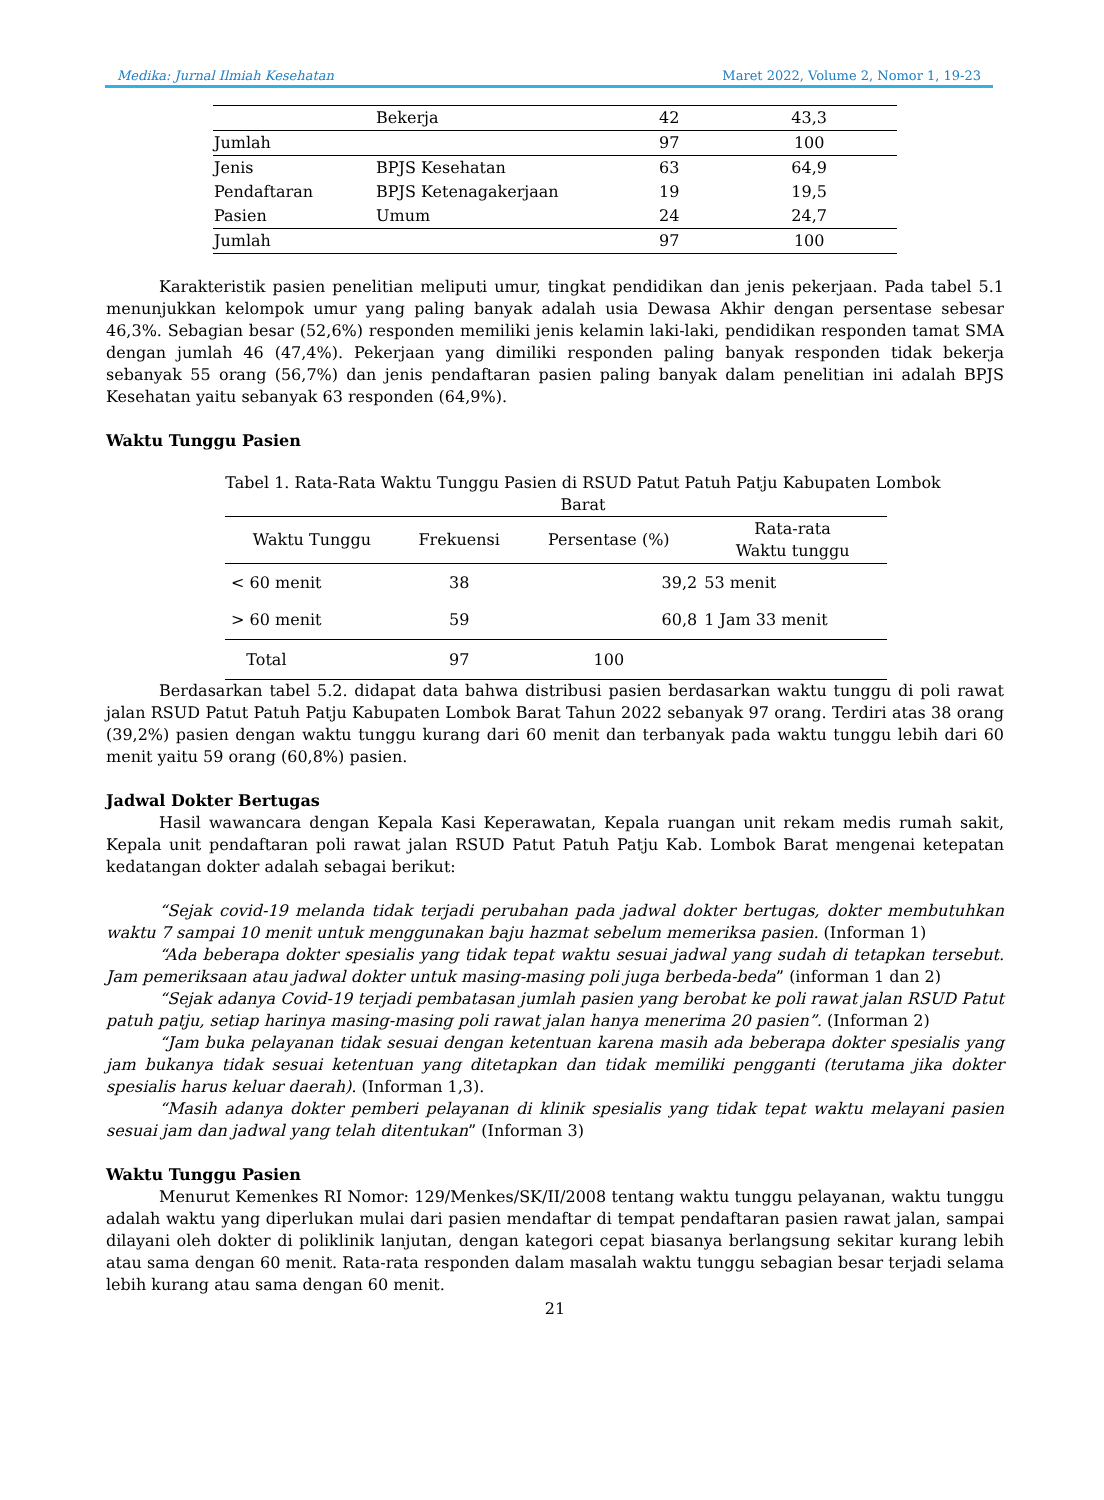Medika: Jurnal Ilmiah Kesehatan Maret 2022, Volume 2, Nomor 1, 19-23
| | Bekerja | 42 | 43,3 |
| Jumlah | | 97 | 100 |
| Jenis | BPJS Kesehatan | 63 | 64,9 |
| Pendaftaran | BPJS Ketenagakerjaan | 19 | 19,5 |
| Pasien | Umum | 24 | 24,7 |
| Jumlah | | 97 | 100 |
Karakteristik pasien penelitian meliputi umur, tingkat pendidikan dan jenis pekerjaan. Pada tabel 5.1 menunjukkan kelompok umur yang paling banyak adalah usia Dewasa Akhir dengan persentase sebesar 46,3%. Sebagian besar (52,6%) responden memiliki jenis kelamin laki-laki, pendidikan responden tamat SMA dengan jumlah 46 (47,4%). Pekerjaan yang dimiliki responden paling banyak responden tidak bekerja sebanyak 55 orang (56,7%) dan jenis pendaftaran pasien paling banyak dalam penelitian ini adalah BPJS Kesehatan yaitu sebanyak 63 responden (64,9%).
Waktu Tunggu Pasien
Tabel 1. Rata-Rata Waktu Tunggu Pasien di RSUD Patut Patuh Patju Kabupaten Lombok Barat
| Waktu Tunggu | Frekuensi | Persentase (%) | Rata-rata Waktu tunggu |
| --- | --- | --- | --- |
| < 60 menit | 38 | 39,2 | 53 menit |
| > 60 menit | 59 | 60,8 | 1 Jam 33 menit |
| Total | 97 | 100 | |
Berdasarkan tabel 5.2. didapat data bahwa distribusi pasien berdasarkan waktu tunggu di poli rawat jalan RSUD Patut Patuh Patju Kabupaten Lombok Barat Tahun 2022 sebanyak 97 orang. Terdiri atas 38 orang (39,2%) pasien dengan waktu tunggu kurang dari 60 menit dan terbanyak pada waktu tunggu lebih dari 60 menit yaitu 59 orang (60,8%) pasien.
Jadwal Dokter Bertugas
Hasil wawancara dengan Kepala Kasi Keperawatan, Kepala ruangan unit rekam medis rumah sakit, Kepala unit pendaftaran poli rawat jalan RSUD Patut Patuh Patju Kab. Lombok Barat mengenai ketepatan kedatangan dokter adalah sebagai berikut:
“Sejak covid-19 melanda tidak terjadi perubahan pada jadwal dokter bertugas, dokter membutuhkan waktu 7 sampai 10 menit untuk menggunakan baju hazmat sebelum memeriksa pasien. (Informan 1)
“Ada beberapa dokter spesialis yang tidak tepat waktu sesuai jadwal yang sudah di tetapkan tersebut. Jam pemeriksaan atau jadwal dokter untuk masing-masing poli juga berbeda-beda” (informan 1 dan 2)
“Sejak adanya Covid-19 terjadi pembatasan jumlah pasien yang berobat ke poli rawat jalan RSUD Patut patuh patju, setiap harinya masing-masing poli rawat jalan hanya menerima 20 pasien”. (Informan 2)
“Jam buka pelayanan tidak sesuai dengan ketentuan karena masih ada beberapa dokter spesialis yang jam bukanya tidak sesuai ketentuan yang ditetapkan dan tidak memiliki pengganti (terutama jika dokter spesialis harus keluar daerah). (Informan 1,3).
“Masih adanya dokter pemberi pelayanan di klinik spesialis yang tidak tepat waktu melayani pasien sesuai jam dan jadwal yang telah ditentukan” (Informan 3)
Waktu Tunggu Pasien
Menurut Kemenkes RI Nomor: 129/Menkes/SK/II/2008 tentang waktu tunggu pelayanan, waktu tunggu adalah waktu yang diperlukan mulai dari pasien mendaftar di tempat pendaftaran pasien rawat jalan, sampai dilayani oleh dokter di poliklinik lanjutan, dengan kategori cepat biasanya berlangsung sekitar kurang lebih atau sama dengan 60 menit. Rata-rata responden dalam masalah waktu tunggu sebagian besar terjadi selama lebih kurang atau sama dengan 60 menit.
21